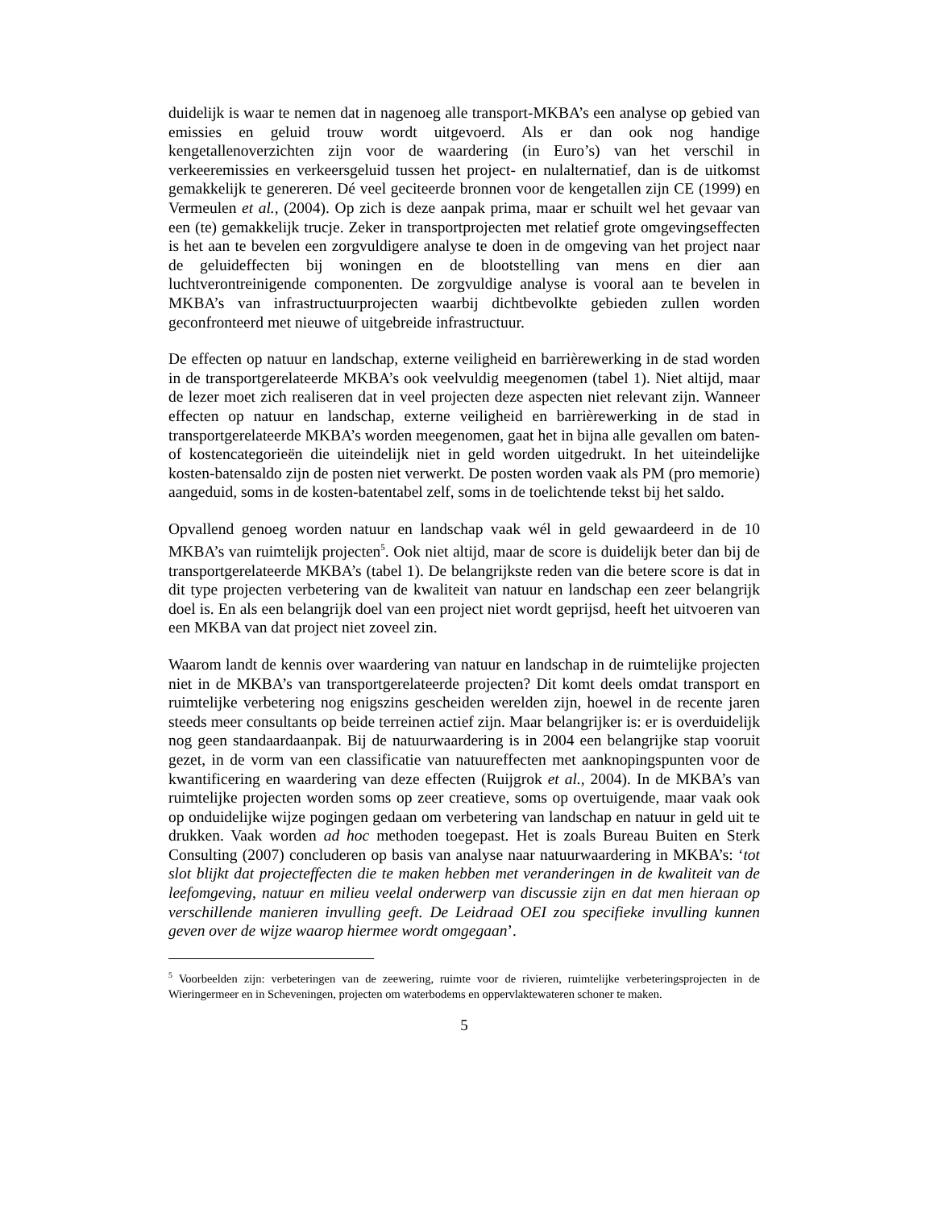duidelijk is waar te nemen dat in nagenoeg alle transport-MKBA’s een analyse op gebied van emissies en geluid trouw wordt uitgevoerd. Als er dan ook nog handige kengetallenoverzichten zijn voor de waardering (in Euro’s) van het verschil in verkeeremissies en verkeersgeluid tussen het project- en nulalternatief, dan is de uitkomst gemakkelijk te genereren. Dé veel geciteerde bronnen voor de kengetallen zijn CE (1999) en Vermeulen et al., (2004). Op zich is deze aanpak prima, maar er schuilt wel het gevaar van een (te) gemakkelijk trucje. Zeker in transportprojecten met relatief grote omgevingseffecten is het aan te bevelen een zorgvuldigere analyse te doen in de omgeving van het project naar de geluideffecten bij woningen en de blootstelling van mens en dier aan luchtverontreinigende componenten. De zorgvuldige analyse is vooral aan te bevelen in MKBA’s van infrastructuurprojecten waarbij dichtbevolkte gebieden zullen worden geconfronteerd met nieuwe of uitgebreide infrastructuur.
De effecten op natuur en landschap, externe veiligheid en barrièrewerking in de stad worden in de transportgerelateerde MKBA’s ook veelvuldig meegenomen (tabel 1). Niet altijd, maar de lezer moet zich realiseren dat in veel projecten deze aspecten niet relevant zijn. Wanneer effecten op natuur en landschap, externe veiligheid en barrièrewerking in de stad in transportgerelateerde MKBA’s worden meegenomen, gaat het in bijna alle gevallen om baten- of kostencategorieën die uiteindelijk niet in geld worden uitgedrukt. In het uiteindelijke kosten-batensaldo zijn de posten niet verwerkt. De posten worden vaak als PM (pro memorie) aangeduid, soms in de kosten-batentabel zelf, soms in de toelichtende tekst bij het saldo.
Opvallend genoeg worden natuur en landschap vaak wél in geld gewaardeerd in de 10 MKBA’s van ruimtelijk projecten<sup>5</sup>. Ook niet altijd, maar de score is duidelijk beter dan bij de transportgerelateerde MKBA’s (tabel 1). De belangrijkste reden van die betere score is dat in dit type projecten verbetering van de kwaliteit van natuur en landschap een zeer belangrijk doel is. En als een belangrijk doel van een project niet wordt geprijsd, heeft het uitvoeren van een MKBA van dat project niet zoveel zin.
Waarom landt de kennis over waardering van natuur en landschap in de ruimtelijke projecten niet in de MKBA’s van transportgerelateerde projecten? Dit komt deels omdat transport en ruimtelijke verbetering nog enigszins gescheiden werelden zijn, hoewel in de recente jaren steeds meer consultants op beide terreinen actief zijn. Maar belangrijker is: er is overduidelijk nog geen standaardaanpak. Bij de natuurwaardering is in 2004 een belangrijke stap vooruit gezet, in de vorm van een classificatie van natuureffecten met aanknopingspunten voor de kwantificering en waardering van deze effecten (Ruijgrok et al., 2004). In de MKBA’s van ruimtelijke projecten worden soms op zeer creatieve, soms op overtuigende, maar vaak ook op onduidelijke wijze pogingen gedaan om verbetering van landschap en natuur in geld uit te drukken. Vaak worden ad hoc methoden toegepast. Het is zoals Bureau Buiten en Sterk Consulting (2007) concluderen op basis van analyse naar natuurwaardering in MKBA’s: ‘tot slot blijkt dat projecteffecten die te maken hebben met veranderingen in de kwaliteit van de leefomgeving, natuur en milieu veelal onderwerp van discussie zijn en dat men hieraan op verschillende manieren invulling geeft. De Leidraad OEI zou specifieke invulling kunnen geven over de wijze waarop hiermee wordt omgegaan’.
<sup>5</sup> Voorbeelden zijn: verbeteringen van de zeewering, ruimte voor de rivieren, ruimtelijke verbeteringsprojecten in de Wieringermeer en in Scheveningen, projecten om waterbodems en oppervlaktewateren schoner te maken.
5